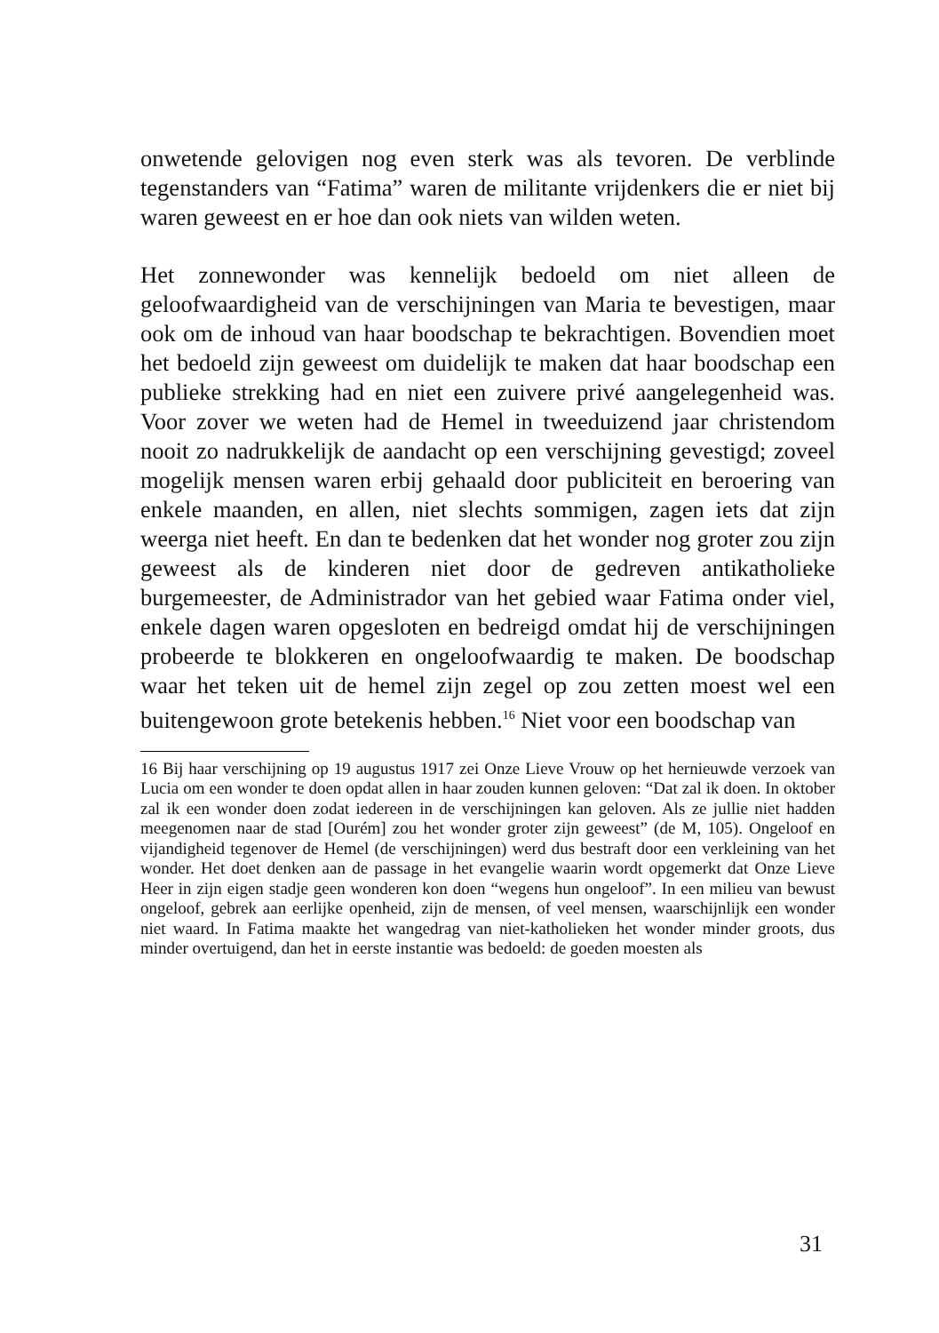onwetende gelovigen nog even sterk was als tevoren. De verblinde tegenstanders van “Fatima” waren de militante vrijdenkers die er niet bij waren geweest en er hoe dan ook niets van wilden weten.
Het zonnewonder was kennelijk bedoeld om niet alleen de geloofwaardigheid van de verschijningen van Maria te bevestigen, maar ook om de inhoud van haar boodschap te bekrachtigen. Bovendien moet het bedoeld zijn geweest om duidelijk te maken dat haar boodschap een publieke strekking had en niet een zuivere privé aangelegenheid was. Voor zover we weten had de Hemel in tweeduizend jaar christendom nooit zo nadrukkelijk de aandacht op een verschijning gevestigd; zoveel mogelijk mensen waren erbij gehaald door publiciteit en beroering van enkele maanden, en allen, niet slechts sommigen, zagen iets dat zijn weerga niet heeft. En dan te bedenken dat het wonder nog groter zou zijn geweest als de kinderen niet door de gedreven antikatholieke burgemeester, de Administrador van het gebied waar Fatima onder viel, enkele dagen waren opgesloten en bedreigd omdat hij de verschijningen probeerde te blokkeren en ongeloofwaardig te maken. De boodschap waar het teken uit de hemel zijn zegel op zou zetten moest wel een buitengewoon grote betekenis hebben.<sup>16</sup> Niet voor een boodschap van
16 Bij haar verschijning op 19 augustus 1917 zei Onze Lieve Vrouw op het hernieuwde verzoek van Lucia om een wonder te doen opdat allen in haar zouden kunnen geloven: “Dat zal ik doen. In oktober zal ik een wonder doen zodat iedereen in de verschijningen kan geloven. Als ze jullie niet hadden meegenomen naar de stad [Ourém] zou het wonder groter zijn geweest” (de M, 105). Ongeloof en vijandigheid tegenover de Hemel (de verschijningen) werd dus bestraft door een verkleining van het wonder. Het doet denken aan de passage in het evangelie waarin wordt opgemerkt dat Onze Lieve Heer in zijn eigen stadje geen wonderen kon doen “wegens hun ongeloof”. In een milieu van bewust ongeloof, gebrek aan eerlijke openheid, zijn de mensen, of veel mensen, waarschijnlijk een wonder niet waard. In Fatima maakte het wangedrag van niet-katholieken het wonder minder groots, dus minder overtuigend, dan het in eerste instantie was bedoeld: de goeden moesten als
31